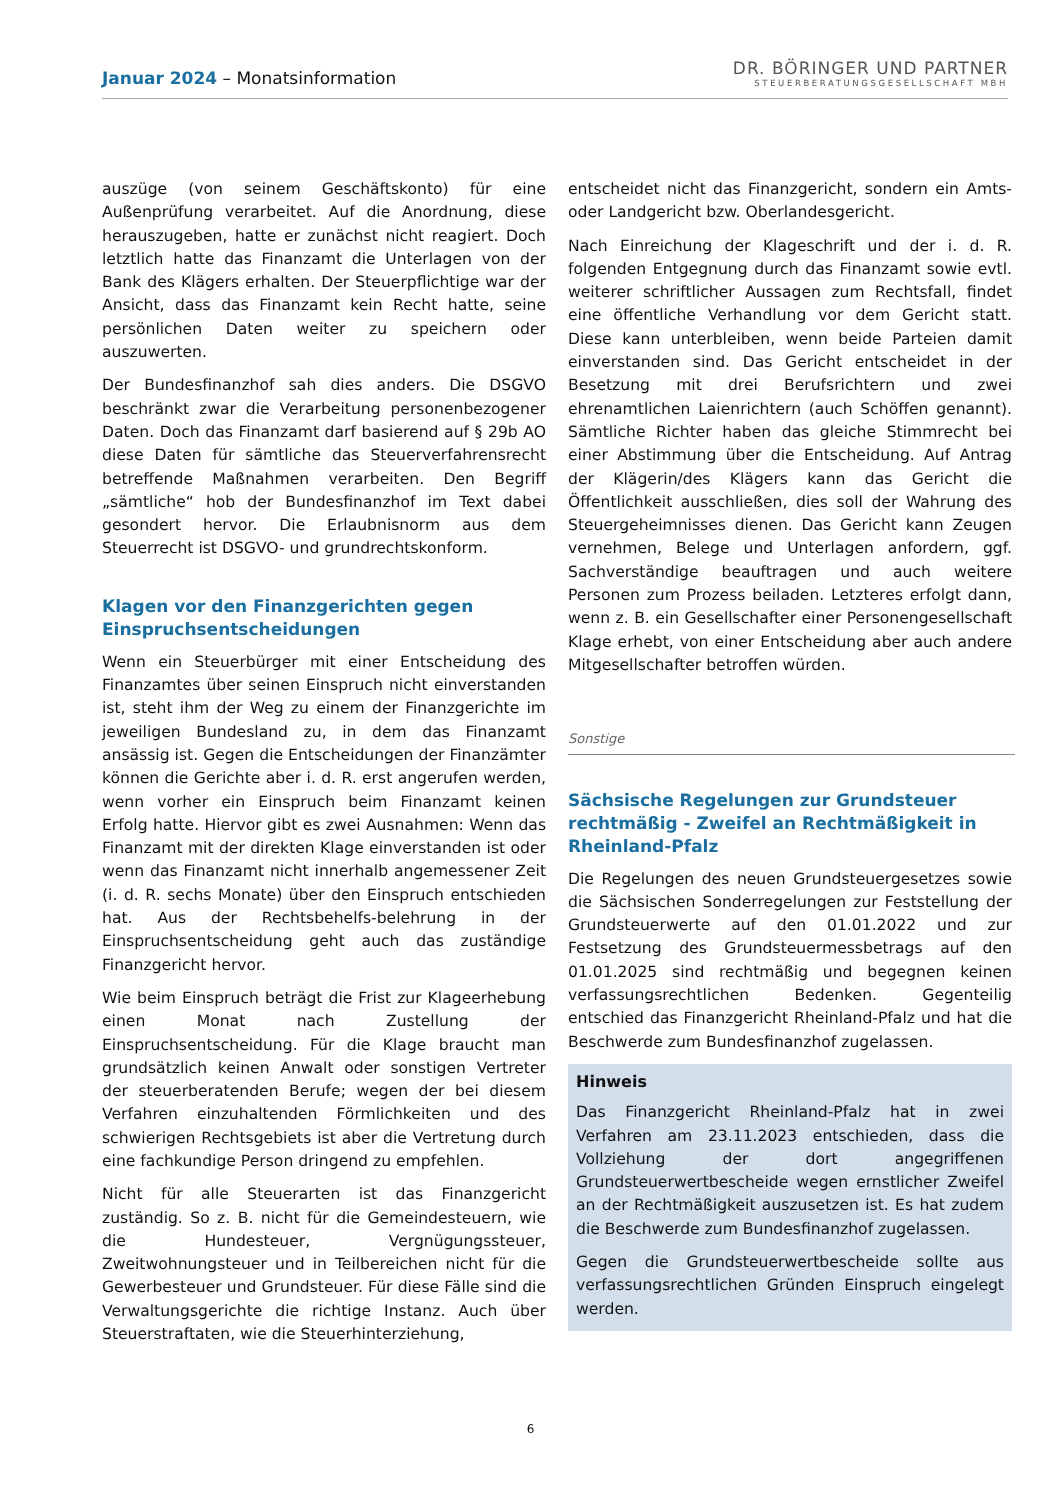Januar 2024 – Monatsinformation
DR. BÖRINGER UND PARTNER
STEUERBERATUNGSGESELLSCHAFT MBH
auszüge (von seinem Geschäftskonto) für eine Außenprüfung verarbeitet. Auf die Anordnung, diese herauszugeben, hatte er zunächst nicht reagiert. Doch letztlich hatte das Finanzamt die Unterlagen von der Bank des Klägers erhalten. Der Steuerpflichtige war der Ansicht, dass das Finanzamt kein Recht hatte, seine persönlichen Daten weiter zu speichern oder auszuwerten.
Der Bundesfinanzhof sah dies anders. Die DSGVO beschränkt zwar die Verarbeitung personenbezogener Daten. Doch das Finanzamt darf basierend auf § 29b AO diese Daten für sämtliche das Steuerverfahrensrecht betreffende Maßnahmen verarbeiten. Den Begriff „sämtliche“ hob der Bundesfinanzhof im Text dabei gesondert hervor. Die Erlaubnisnorm aus dem Steuerrecht ist DSGVO- und grundrechtskonform.
Klagen vor den Finanzgerichten gegen Einspruchsentscheidungen
Wenn ein Steuerbürger mit einer Entscheidung des Finanzamtes über seinen Einspruch nicht einverstanden ist, steht ihm der Weg zu einem der Finanzgerichte im jeweiligen Bundesland zu, in dem das Finanzamt ansässig ist. Gegen die Entscheidungen der Finanzämter können die Gerichte aber i. d. R. erst angerufen werden, wenn vorher ein Einspruch beim Finanzamt keinen Erfolg hatte. Hiervor gibt es zwei Ausnahmen: Wenn das Finanzamt mit der direkten Klage einverstanden ist oder wenn das Finanzamt nicht innerhalb angemessener Zeit (i. d. R. sechs Monate) über den Einspruch entschieden hat. Aus der Rechtsbehelfs-belehrung in der Einspruchsentscheidung geht auch das zuständige Finanzgericht hervor.
Wie beim Einspruch beträgt die Frist zur Klageerhebung einen Monat nach Zustellung der Einspruchsentscheidung. Für die Klage braucht man grundsätzlich keinen Anwalt oder sonstigen Vertreter der steuerberatenden Berufe; wegen der bei diesem Verfahren einzuhaltenden Förmlichkeiten und des schwierigen Rechtsgebiets ist aber die Vertretung durch eine fachkundige Person dringend zu empfehlen.
Nicht für alle Steuerarten ist das Finanzgericht zuständig. So z. B. nicht für die Gemeindesteuern, wie die Hundesteuer, Vergnügungssteuer, Zweitwohnungsteuer und in Teilbereichen nicht für die Gewerbesteuer und Grundsteuer. Für diese Fälle sind die Verwaltungsgerichte die richtige Instanz. Auch über Steuerstraftaten, wie die Steuerhinterziehung,
entscheidet nicht das Finanzgericht, sondern ein Amts- oder Landgericht bzw. Oberlandesgericht.
Nach Einreichung der Klageschrift und der i. d. R. folgenden Entgegnung durch das Finanzamt sowie evtl. weiterer schriftlicher Aussagen zum Rechtsfall, findet eine öffentliche Verhandlung vor dem Gericht statt. Diese kann unterbleiben, wenn beide Parteien damit einverstanden sind. Das Gericht entscheidet in der Besetzung mit drei Berufsrichtern und zwei ehrenamtlichen Laienrichtern (auch Schöffen genannt). Sämtliche Richter haben das gleiche Stimmrecht bei einer Abstimmung über die Entscheidung. Auf Antrag der Klägerin/des Klägers kann das Gericht die Öffentlichkeit ausschließen, dies soll der Wahrung des Steuergeheimnisses dienen. Das Gericht kann Zeugen vernehmen, Belege und Unterlagen anfordern, ggf. Sachverständige beauftragen und auch weitere Personen zum Prozess beiladen. Letzteres erfolgt dann, wenn z. B. ein Gesellschafter einer Personengesellschaft Klage erhebt, von einer Entscheidung aber auch andere Mitgesellschafter betroffen würden.
Sonstige
Sächsische Regelungen zur Grundsteuer rechtmäßig - Zweifel an Rechtmäßigkeit in Rheinland-Pfalz
Die Regelungen des neuen Grundsteuergesetzes sowie die Sächsischen Sonderregelungen zur Feststellung der Grundsteuerwerte auf den 01.01.2022 und zur Festsetzung des Grundsteuermessbetrags auf den 01.01.2025 sind rechtmäßig und begegnen keinen verfassungsrechtlichen Bedenken. Gegenteilig entschied das Finanzgericht Rheinland-Pfalz und hat die Beschwerde zum Bundesfinanzhof zugelassen.
Hinweis
Das Finanzgericht Rheinland-Pfalz hat in zwei Verfahren am 23.11.2023 entschieden, dass die Vollziehung der dort angegriffenen Grundsteuerwertbescheide wegen ernstlicher Zweifel an der Rechtmäßigkeit auszusetzen ist. Es hat zudem die Beschwerde zum Bundesfinanzhof zugelassen.
Gegen die Grundsteuerwertbescheide sollte aus verfassungsrechtlichen Gründen Einspruch eingelegt werden.
6